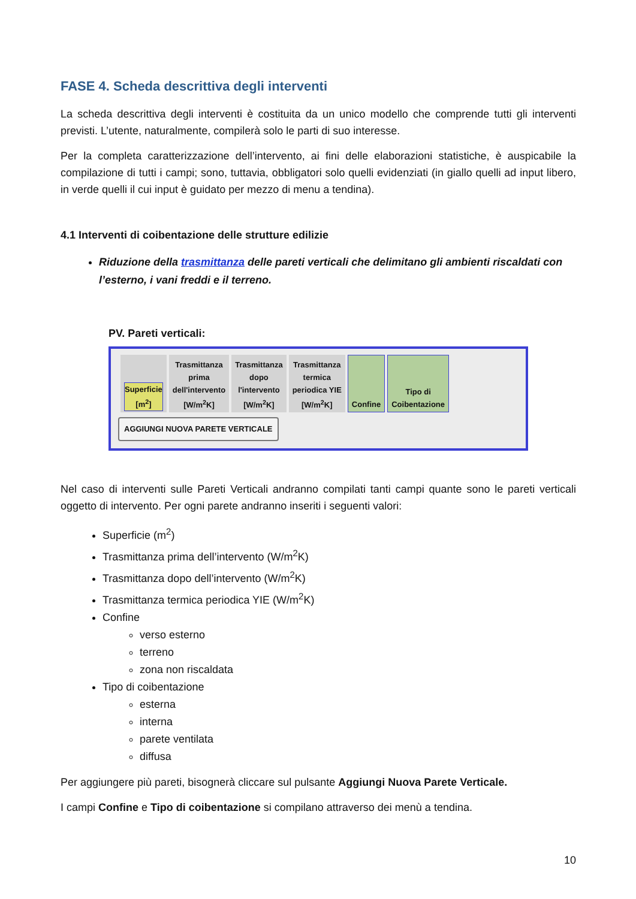FASE 4. Scheda descrittiva degli interventi
La scheda descrittiva degli interventi è costituita da un unico modello che comprende tutti gli interventi previsti. L’utente, naturalmente, compilerà solo le parti di suo interesse.
Per la completa caratterizzazione dell’intervento, ai fini delle elaborazioni statistiche, è auspicabile la compilazione di tutti i campi; sono, tuttavia, obbligatori solo quelli evidenziati (in giallo quelli ad input libero, in verde quelli il cui input è guidato per mezzo di menu a tendina).
4.1 Interventi di coibentazione delle strutture edilizie
Riduzione della trasmittanza delle pareti verticali che delimitano gli ambienti riscaldati con l’esterno, i vani freddi e il terreno.
PV. Pareti verticali:
| Superficie [m<sup>2</sup>] | Trasmittanza prima dell'intervento [W/m<sup>2</sup>K] | Trasmittanza dopo l'intervento [W/m<sup>2</sup>K] | Trasmittanza termica periodica YIE [W/m<sup>2</sup>K] | Confine | Tipo di Coibentazione |
AGGIUNGI NUOVA PARETE VERTICALE
Nel caso di interventi sulle Pareti Verticali andranno compilati tanti campi quante sono le pareti verticali oggetto di intervento. Per ogni parete andranno inseriti i seguenti valori:
Superficie (m<sup>2</sup>)
Trasmittanza prima dell’intervento (W/m<sup>2</sup>K)
Trasmittanza dopo dell’intervento (W/m<sup>2</sup>K)
Trasmittanza termica periodica YIE (W/m<sup>2</sup>K)
Confine
verso esterno
terreno
zona non riscaldata
Tipo di coibentazione
esterna
interna
parete ventilata
diffusa
Per aggiungere più pareti, bisognerà cliccare sul pulsante Aggiungi Nuova Parete Verticale.
I campi Confine e Tipo di coibentazione si compilano attraverso dei menù a tendina.
10